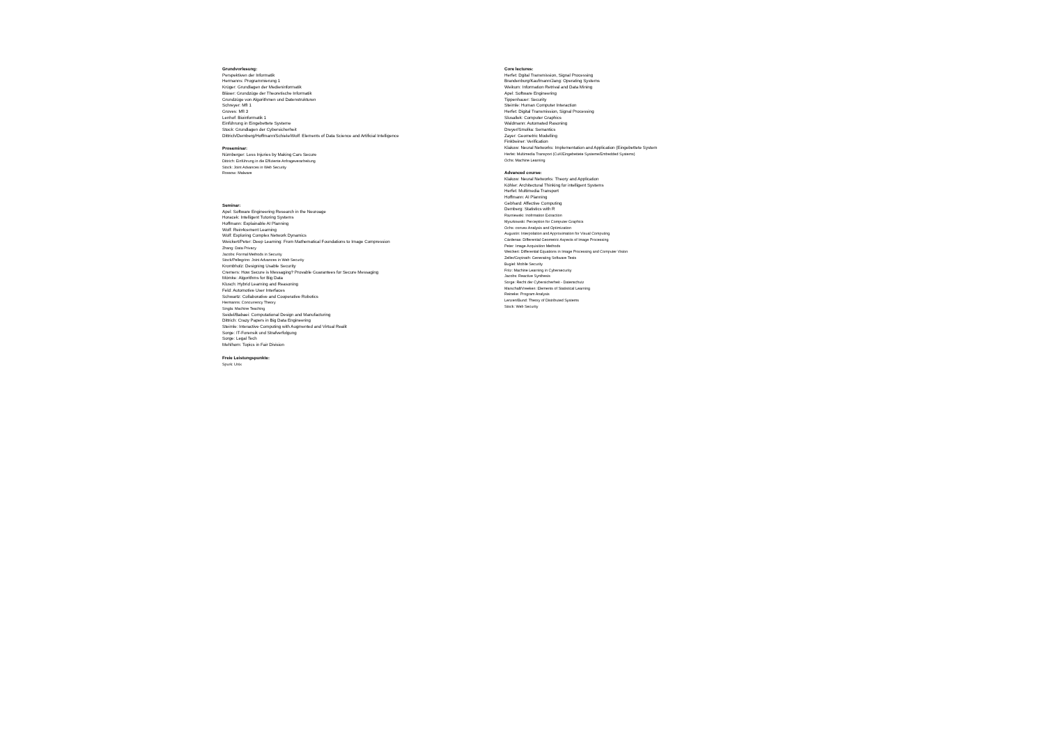Grundvorlesung:
Perspektiven der Informatik
Hermanns: Programmierung 1
Krüger: Grundlagen der Medieninformatik
Bläser: Grundzüge der Theoretische Informatik
Grundzüge von Algorithmen und Datenstrukturen
Schreyer: MfI 1
Groves: MfI 3
Lenhof: Bioinformatik 1
Einführung in Eingebettete Systeme
Stock: Grundlagen der Cybersicherheit
Dittrich/Demberg/Hoffmann/Schiele/Wolf: Elements of Data Science and Artificial Intelligence
Proseminar:
Nürnberger: Less Injuries by Making Cars Secure
Dittrich: Einführung in die Effiziente Anfrageverarbeitung
Stock: Joint Advances in Web Security
Rossow: Malware
Seminar:
Apel: Software Engineering Research in the Neuroage
Horacek: Intelligent Tutoring Systems
Hoffmann: Explainable AI Planning
Wolf: Rein4cement Learning
Wolf: Exploring Complex Network Dynamics
Weickert/Peter: Deep Learning: From Mathematical Foundations to Image Compression
Zhang: Data Privacy
Jacobs: Formal Methods in Security
Stock/Pellegrino: Joint Advances in Web Security
Krombholz: Designing Usable Security
Cremers: How Secure is Messaging? Provable Guarantees for Secure Messaging
Mömke: Algorithms for Big Data
Klusch: Hybrid Learning and Reasoning
Feld: Automotive User Interfaces
Schwartz: Collaborative and Cooperative Robotics
Hermanns: Concurrency Theory
Singla: Machine Teaching
Seidel/Babaei: Computational Design and Manufacturing
Dittrich: Crazy Papers in Big Data Engineering
Steimle: Interactive Computing with Augmented and Virtual Realit
Sorge: IT-Forensik und Strafverfolgung
Sorge: Legal Tech
Mehlhorn: Topics in Fair Division
Freie Leistungspunkte:
Spurk: Unix
Core lectures:
Herfet: Dgital Transmission, Signal Processing
Brandenburg/Kaufmann/Jang: Operating Systems
Weikum: Information Retrival and Data Mining
Apel: Software Engineering
Tippenhauer: Security
Steimle: Human Computer Interaction
Herfet: Digital Transmission, Signal Processing
Slusallek: Computer Graphics
Waldmann: Automated Rasoning
Dreyer/Smolka: Semantics
Zayer: Geometric Modelling
Finkbeiner: Verification
Klakow: Neural Networks: Implementation and Application (Eingebettete System
Herfet: Multimedia Transport (CuK/Eingebettete Systeme/Embedded Systems)
Ochs: Machine Learning
Advanced course:
Klakow: Neural Networks: Theory and Application
Köhler: Architectural Thinking for intelligent Systems
Herfet: Multimedia Transport
Hoffmann: AI Planning
Gebhard: Affective Computing
Demberg: Statistics with R
Razniewski: Inofrmation Extraction
Myszkowski: Perception for Computer Graphics
Ochs: convex Analysis and Optimization
Augustin: Interpolation and Approximation for Visual Computing
Cárdenas: Differential Geometric Aspects of Image Processing
Peter: Image Acquisition Methods
Weickert: Differential Equations in Image Processing and Computer Vision
Zeller/Gopinath: Generating Software Tests
Bugiel: Mobile Security
Fritz: Machine Learning in Cybersecurity
Jacobs: Reactive Synthesis
Sorge: Recht der Cybersicherheit - Datenschutz
Marschall/Vreeken: Elements of Statistical Learning
Reineke: Program Analysis
Lenzen/Bund: Theory of Distributed Systems
Stock: Web Security